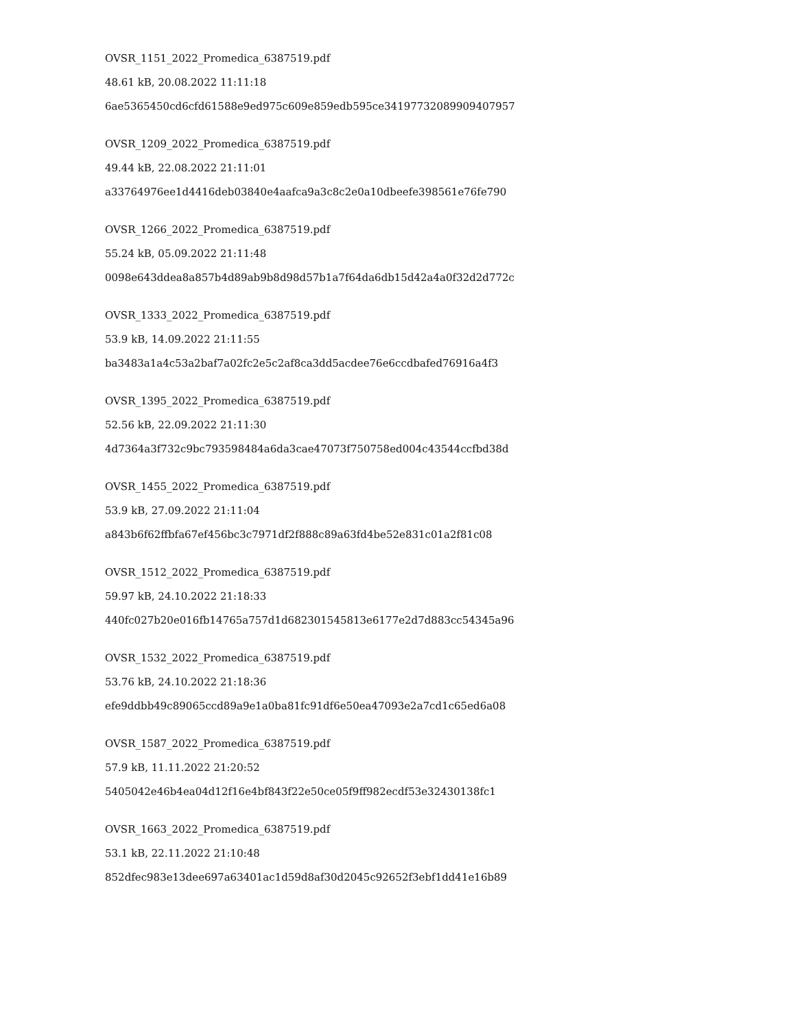OVSR_1151_2022_Promedica_6387519.pdf
48.61 kB, 20.08.2022 11:11:18
6ae5365450cd6cfd61588e9ed975c609e859edb595ce3419773208990940795​7
OVSR_1209_2022_Promedica_6387519.pdf
49.44 kB, 22.08.2022 21:11:01
a33764976ee1d4416deb03840e4aafca9a3c8c2e0a10dbeefe398561e76fe790
OVSR_1266_2022_Promedica_6387519.pdf
55.24 kB, 05.09.2022 21:11:48
0098e643ddea8a857b4d89ab9b8d98d57b1a7f64da6db15d42a4a0f32d2d772c
OVSR_1333_2022_Promedica_6387519.pdf
53.9 kB, 14.09.2022 21:11:55
ba3483a1a4c53a2baf7a02fc2e5c2af8ca3dd5acdee76e6ccdbafed76916a4f3
OVSR_1395_2022_Promedica_6387519.pdf
52.56 kB, 22.09.2022 21:11:30
4d7364a3f732c9bc793598484a6da3cae47073f750758ed004c43544ccfbd38d
OVSR_1455_2022_Promedica_6387519.pdf
53.9 kB, 27.09.2022 21:11:04
a843b6f62ffbfa67ef456bc3c7971df2f888c89a63fd4be52e831c01a2f81c08
OVSR_1512_2022_Promedica_6387519.pdf
59.97 kB, 24.10.2022 21:18:33
440fc027b20e016fb14765a757d1d682301545813e6177e2d7d883cc54345a96
OVSR_1532_2022_Promedica_6387519.pdf
53.76 kB, 24.10.2022 21:18:36
efe9ddbb49c89065ccd89a9e1a0ba81fc91df6e50ea47093e2a7cd1c65ed6a08
OVSR_1587_2022_Promedica_6387519.pdf
57.9 kB, 11.11.2022 21:20:52
5405042e46b4ea04d12f16e4bf843f22e50ce05f9ff982ecdf53e32430138fc1
OVSR_1663_2022_Promedica_6387519.pdf
53.1 kB, 22.11.2022 21:10:48
852dfec983e13dee697a63401ac1d59d8af30d2045c92652f3ebf1dd41e16b89